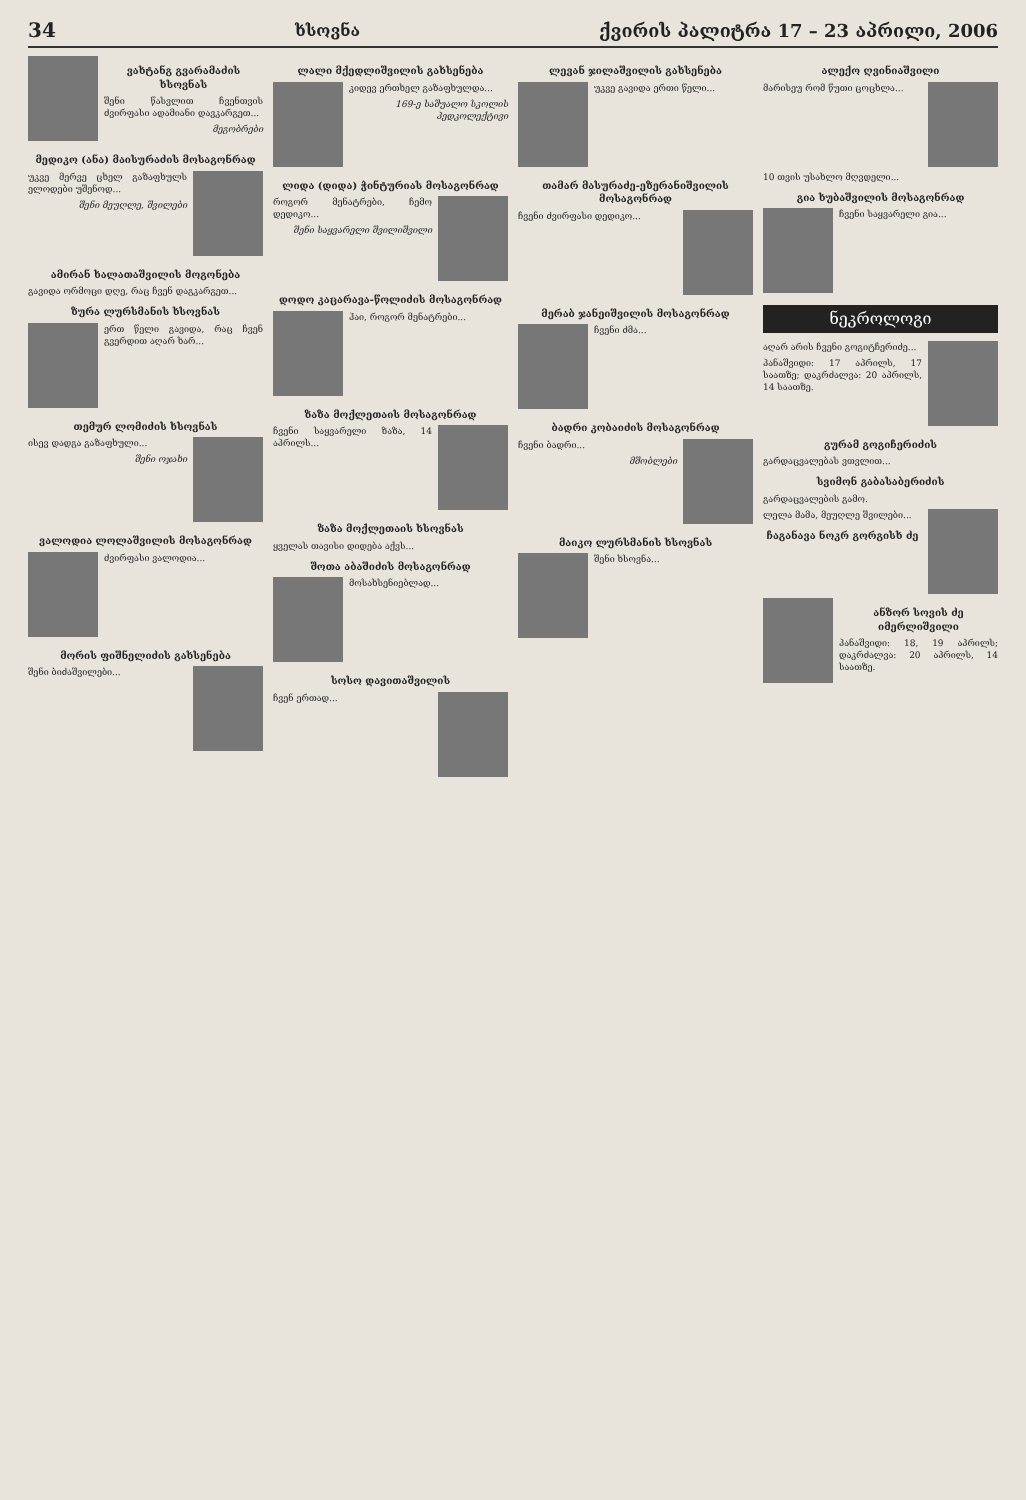34 ხსოვნა ქვირის პალიტრა 17 – 23 აპრილი, 2006
ვახტანგ გვარამაძის ხსოვნას
შენი წასვლით ჩვენთვის ძვირფასი ადამიანი დავკარგეთ...
მეგობრები
მედიკო (ანა) მაისურაძის მოსაგონრად
უკვე მერვე ცხელ გაზაფხულს ელოდები უშენოდ...
შენი მეუღლე, შვილები
ამირან ხალათაშვილის მოგონება
გავიდა ორმოცი დღე, რაც ჩვენ დაგკარგეთ...
ზურა ლურსმანის ხსოვნას
ერთ წელი გავიდა, რაც ჩვენ გვერდით აღარ ხარ...
თემურ ლომიძის ხსოვნას
ისევ დადგა გაზაფხული...
შენი ოჯახი
ვალოდია ლოლაშვილის მოსაგონრად
ძვირფასი ვალოდია...
მორის ფიშნელიძის გახსენება
შენი ბიძაშვილები...
ლალი მქედლიშვილის გახსენება
კიდევ ერთხელ გაზაფხულდა...
169-ე საშუალო სკოლის პედკოლექტივი
ლიდა (დიდა) ჭინტურიას მოსაგონრად
როგორ მენატრები, ჩემო დედიკო...
შენი საყვარელი შვილიშვილი
დოდო კაცარავა-წოლიძის მოსაგონრად
ჰაი, როგორ მენატრები...
ზაზა მოქლეთაის მოსაგონრად
ჩვენი საყვარელი ზაზა, 14 აპრილს...
ზაზა მოქლეთაის ხსოვნას
ყველას თავისი დიდება აქვს...
შოთა აბაშიძის მოსაგონრად
მოსახსენიებლად...
სოსო დავითაშვილის
ჩვენ ერთად...
ლევან ჯილაშვილის გახსენება
უკვე გავიდა ერთი წელი...
თამარ მასურაძე-ეზერანიშვილის მოსაგონრად
ჩვენი ძვირფასი დედიკო...
მერაბ ჯანეიშვილის მოსაგონრად
ჩვენი ძმა...
ბადრი კობაიძის მოსაგონრად
ჩვენი ბადრი...
მშობლები
მაიკო ლურსმანის ხსოვნას
შენი ხსოვნა...
ალექო ღვინიაშვილი
მარისეუ რომ წუთი ცოცხლა...
10 თვის უსახლო მღვდელი...
გია ხუბაშვილის მოსაგონრად
ჩვენი საყვარელი გია...
ნეკროლოგი
აღარ არის ჩვენი გოგიტჩერიძე...
პანაშვიდი: 17 აპრილს, 17 საათზე; დაკრძალვა: 20 აპრილს, 14 საათზე.
გურამ გოგიჩერიძის
გარდაცვალებას ვთვლით...
სვიმონ გაბასაბერიძის
გარდაცვალების გამო.
ლელა მამა, მეუღლე შვილები...
ჩაგანავა ნოკრ გორგისხ ძე
ანზორ სოვის ძე იმერლიშვილი
პანაშვიდი: 18, 19 აპრილს; დაკრძალვა: 20 აპრილს, 14 საათზე.